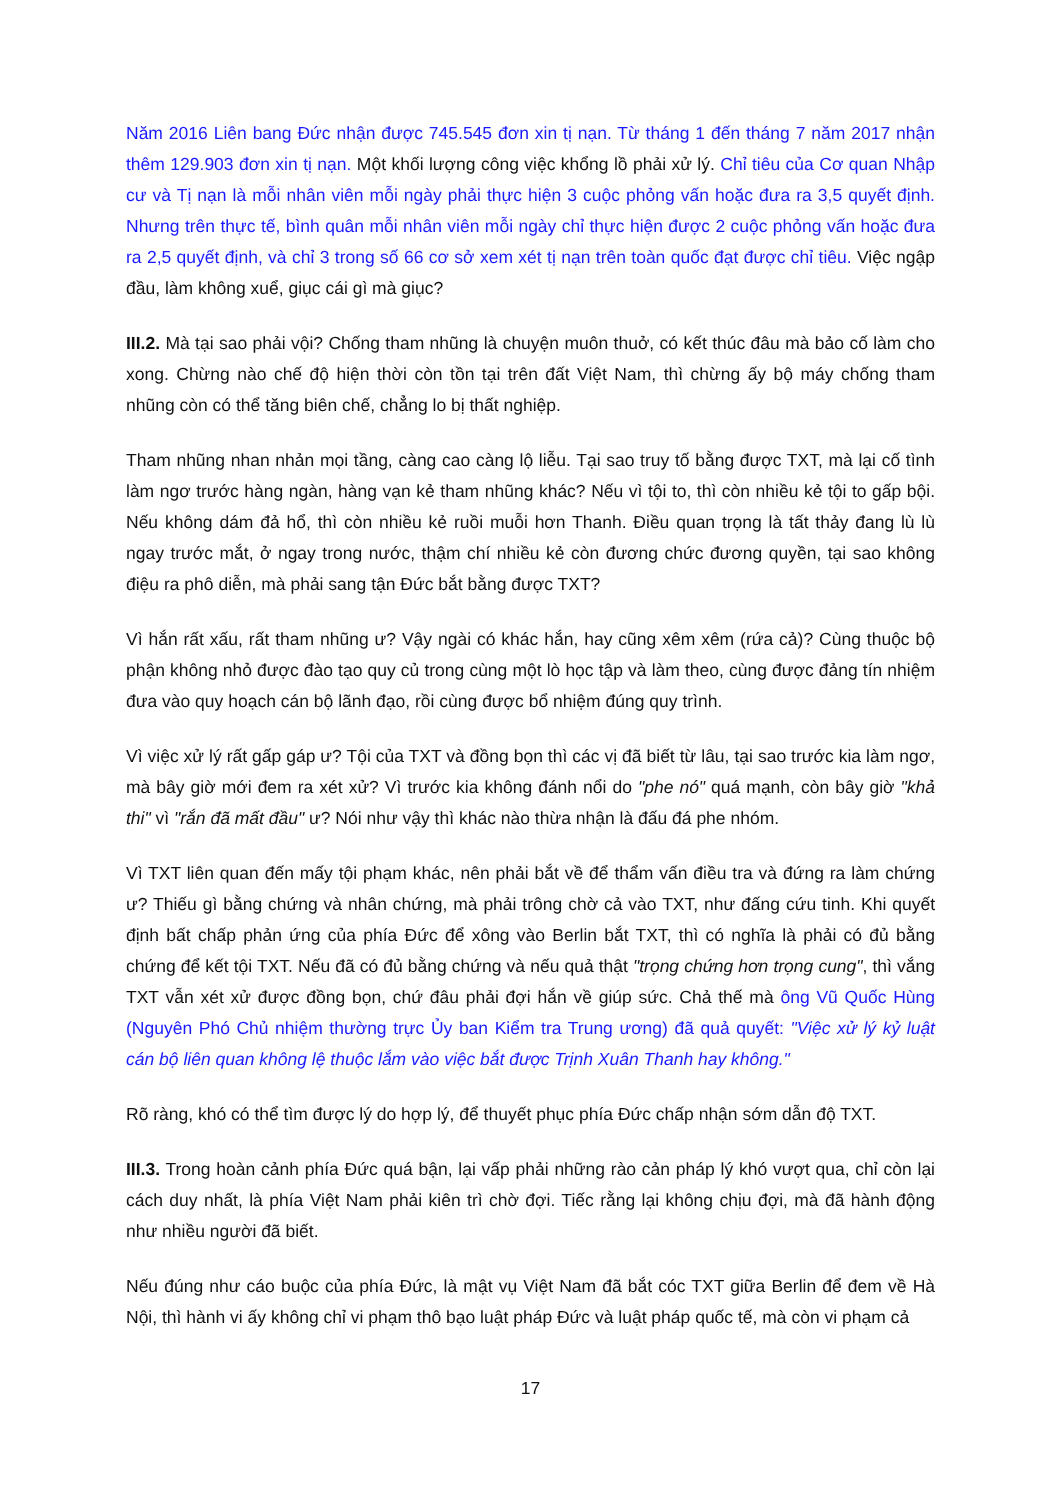Năm 2016 Liên bang Đức nhận được 745.545 đơn xin tị nạn. Từ tháng 1 đến tháng 7 năm 2017 nhận thêm 129.903 đơn xin tị nạn. Một khối lượng công việc khổng lồ phải xử lý. Chỉ tiêu của Cơ quan Nhập cư và Tị nạn là mỗi nhân viên mỗi ngày phải thực hiện 3 cuộc phỏng vấn hoặc đưa ra 3,5 quyết định. Nhưng trên thực tế, bình quân mỗi nhân viên mỗi ngày chỉ thực hiện được 2 cuộc phỏng vấn hoặc đưa ra 2,5 quyết định, và chỉ 3 trong số 66 cơ sở xem xét tị nạn trên toàn quốc đạt được chỉ tiêu. Việc ngập đầu, làm không xuể, giục cái gì mà giục?
III.2. Mà tại sao phải vội? Chống tham nhũng là chuyện muôn thuở, có kết thúc đâu mà bảo cố làm cho xong. Chừng nào chế độ hiện thời còn tồn tại trên đất Việt Nam, thì chừng ấy bộ máy chống tham nhũng còn có thể tăng biên chế, chẳng lo bị thất nghiệp.
Tham nhũng nhan nhản mọi tầng, càng cao càng lộ liễu. Tại sao truy tố bằng được TXT, mà lại cố tình làm ngơ trước hàng ngàn, hàng vạn kẻ tham nhũng khác? Nếu vì tội to, thì còn nhiều kẻ tội to gấp bội. Nếu không dám đả hổ, thì còn nhiều kẻ ruồi muỗi hơn Thanh. Điều quan trọng là tất thảy đang lù lù ngay trước mắt, ở ngay trong nước, thậm chí nhiều kẻ còn đương chức đương quyền, tại sao không điệu ra phô diễn, mà phải sang tận Đức bắt bằng được TXT?
Vì hắn rất xấu, rất tham nhũng ư? Vậy ngài có khác hắn, hay cũng xêm xêm (rứa cả)? Cùng thuộc bộ phận không nhỏ được đào tạo quy củ trong cùng một lò học tập và làm theo, cùng được đảng tín nhiệm đưa vào quy hoạch cán bộ lãnh đạo, rồi cùng được bổ nhiệm đúng quy trình.
Vì việc xử lý rất gấp gáp ư? Tội của TXT và đồng bọn thì các vị đã biết từ lâu, tại sao trước kia làm ngơ, mà bây giờ mới đem ra xét xử? Vì trước kia không đánh nổi do "phe nó" quá mạnh, còn bây giờ "khả thi" vì "rắn đã mất đầu" ư? Nói như vậy thì khác nào thừa nhận là đấu đá phe nhóm.
Vì TXT liên quan đến mấy tội phạm khác, nên phải bắt về để thẩm vấn điều tra và đứng ra làm chứng ư? Thiếu gì bằng chứng và nhân chứng, mà phải trông chờ cả vào TXT, như đấng cứu tinh. Khi quyết định bất chấp phản ứng của phía Đức để xông vào Berlin bắt TXT, thì có nghĩa là phải có đủ bằng chứng để kết tội TXT. Nếu đã có đủ bằng chứng và nếu quả thật "trọng chứng hơn trọng cung", thì vắng TXT vẫn xét xử được đồng bọn, chứ đâu phải đợi hắn về giúp sức. Chả thế mà ông Vũ Quốc Hùng (Nguyên Phó Chủ nhiệm thường trực Ủy ban Kiểm tra Trung ương) đã quả quyết: "Việc xử lý kỷ luật cán bộ liên quan không lệ thuộc lắm vào việc bắt được Trịnh Xuân Thanh hay không."
Rõ ràng, khó có thể tìm được lý do hợp lý, để thuyết phục phía Đức chấp nhận sớm dẫn độ TXT.
III.3. Trong hoàn cảnh phía Đức quá bận, lại vấp phải những rào cản pháp lý khó vượt qua, chỉ còn lại cách duy nhất, là phía Việt Nam phải kiên trì chờ đợi. Tiếc rằng lại không chịu đợi, mà đã hành động như nhiều người đã biết.
Nếu đúng như cáo buộc của phía Đức, là mật vụ Việt Nam đã bắt cóc TXT giữa Berlin để đem về Hà Nội, thì hành vi ấy không chỉ vi phạm thô bạo luật pháp Đức và luật pháp quốc tế, mà còn vi phạm cả
17